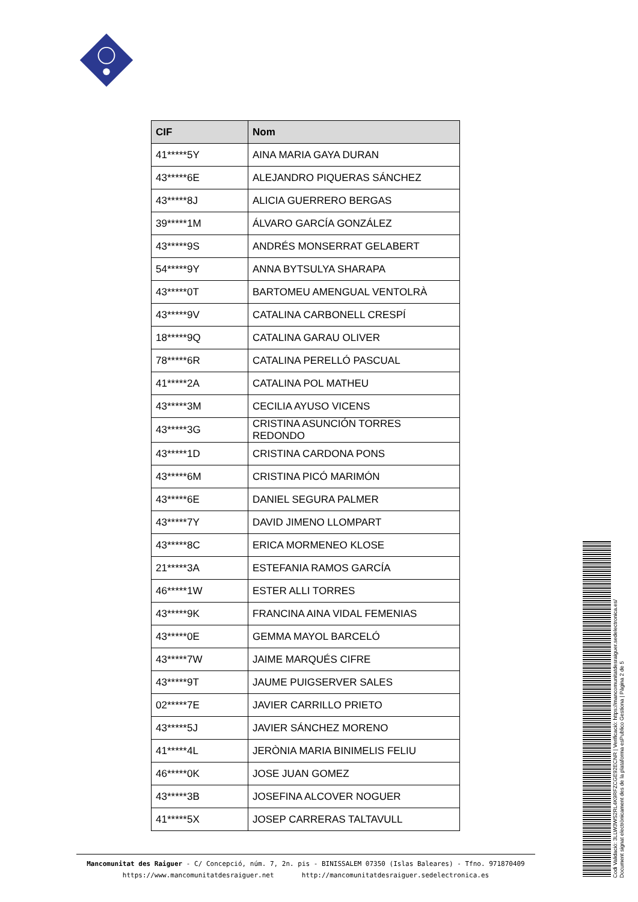| CIF | Nom |
| --- | --- |
| 41*****5Y | AINA MARIA GAYA DURAN |
| 43*****6E | ALEJANDRO PIQUERAS SÁNCHEZ |
| 43*****8J | ALICIA GUERRERO BERGAS |
| 39*****1M | ÁLVARO GARCÍA GONZÁLEZ |
| 43*****9S | ANDRÉS MONSERRAT GELABERT |
| 54*****9Y | ANNA BYTSULYA SHARAPA |
| 43*****0T | BARTOMEU AMENGUAL VENTOLRÀ |
| 43*****9V | CATALINA CARBONELL CRESPÍ |
| 18*****9Q | CATALINA GARAU OLIVER |
| 78*****6R | CATALINA PERELLÓ PASCUAL |
| 41*****2A | CATALINA POL MATHEU |
| 43*****3M | CECILIA AYUSO VICENS |
| 43*****3G | CRISTINA ASUNCIÓN TORRES REDONDO |
| 43*****1D | CRISTINA CARDONA PONS |
| 43*****6M | CRISTINA PICÓ MARIMÓN |
| 43*****6E | DANIEL SEGURA PALMER |
| 43*****7Y | DAVID JIMENO LLOMPART |
| 43*****8C | ERICA MORMENEO KLOSE |
| 21*****3A | ESTEFANIA RAMOS GARCÍA |
| 46*****1W | ESTER ALLI TORRES |
| 43*****9K | FRANCINA AINA VIDAL FEMENIAS |
| 43*****0E | GEMMA MAYOL BARCELÓ |
| 43*****7W | JAIME MARQUÉS CIFRE |
| 43*****9T | JAUME PUIGSERVER SALES |
| 02*****7E | JAVIER CARRILLO PRIETO |
| 43*****5J | JAVIER SÁNCHEZ MORENO |
| 41*****4L | JERÒNIA MARIA BINIMELIS FELIU |
| 46*****0K | JOSE JUAN GOMEZ |
| 43*****3B | JOSEFINA ALCOVER NOGUER |
| 41*****5X | JOSEP CARRERAS TALTAVULL |
Mancomunitat des Raiguer - C/ Concepció, núm. 7, 2n. pis - BINISSALEM 07350 (Islas Baleares) - Tfno. 971870409
https://www.mancomunitatdesraiguer.net http://mancomunitatdesraiguer.sedelectronica.es
Codi Validació: 3LLW3WS2RL4K9RFZCGE92ECNR | Verificació: https://mancomunitatdesraiguer.sedelectronica.es/
Document signat electrònicament des de la plataforma esPublico Gestiona | Pàgina 2 de 5